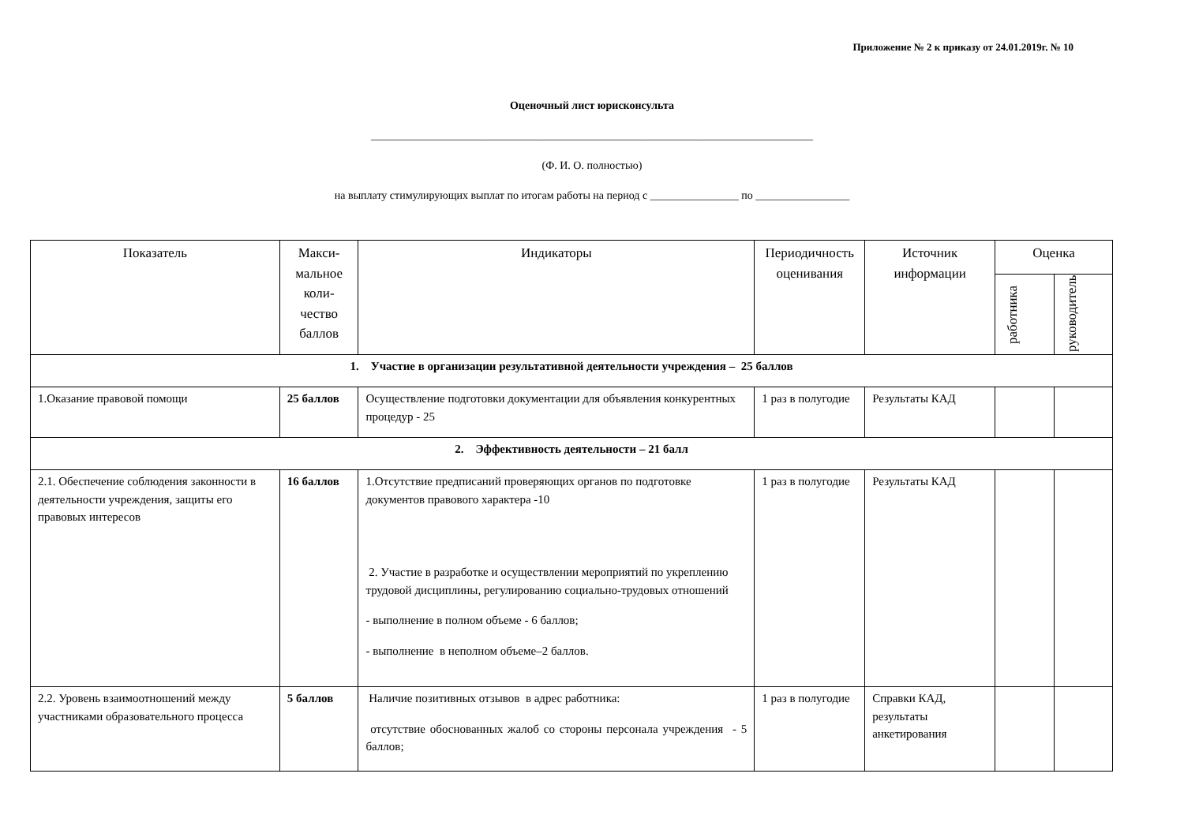Приложение № 2 к приказу от 24.01.2019г. № 10
Оценочный лист юрисконсульта
________________________________________________________________________________
(Ф. И. О. полностью)
на выплату стимулирующих выплат по итогам работы на период с ________________ по _________________
| Показатель | Макси-мальное коли-чество баллов | Индикаторы | Периодичность оценивания | Источник информации | Оценка | |
| --- | --- | --- | --- | --- | --- | --- |
| | | | | | работника | руководитель |
| 1. Участие в организации результативной деятельности учреждения – 25 баллов | | | | | | |
| 1.Оказание правовой помощи | 25 баллов | Осуществление подготовки документации для объявления конкурентных процедур - 25 | 1 раз в полугодие | Результаты КАД | | |
| 2. Эффективность деятельности – 21 балл | | | | | | |
| 2.1. Обеспечение соблюдения законности в деятельности учреждения, защиты его правовых интересов | 16 баллов | 1.Отсутствие предписаний проверяющих органов по подготовке документов правового характера -10 2. Участие в разработке и осуществлении мероприятий по укреплению трудовой дисциплины, регулированию социально-трудовых отношений - выполнение в полном объеме - 6 баллов; - выполнение в неполном объеме–2 баллов. | 1 раз в полугодие | Результаты КАД | | |
| 2.2. Уровень взаимоотношений между участниками образовательного процесса | 5 баллов | Наличие позитивных отзывов в адрес работника: отсутствие обоснованных жалоб со стороны персонала учреждения - 5 баллов; | 1 раз в полугодие | Справки КАД, результаты анкетирования | | |